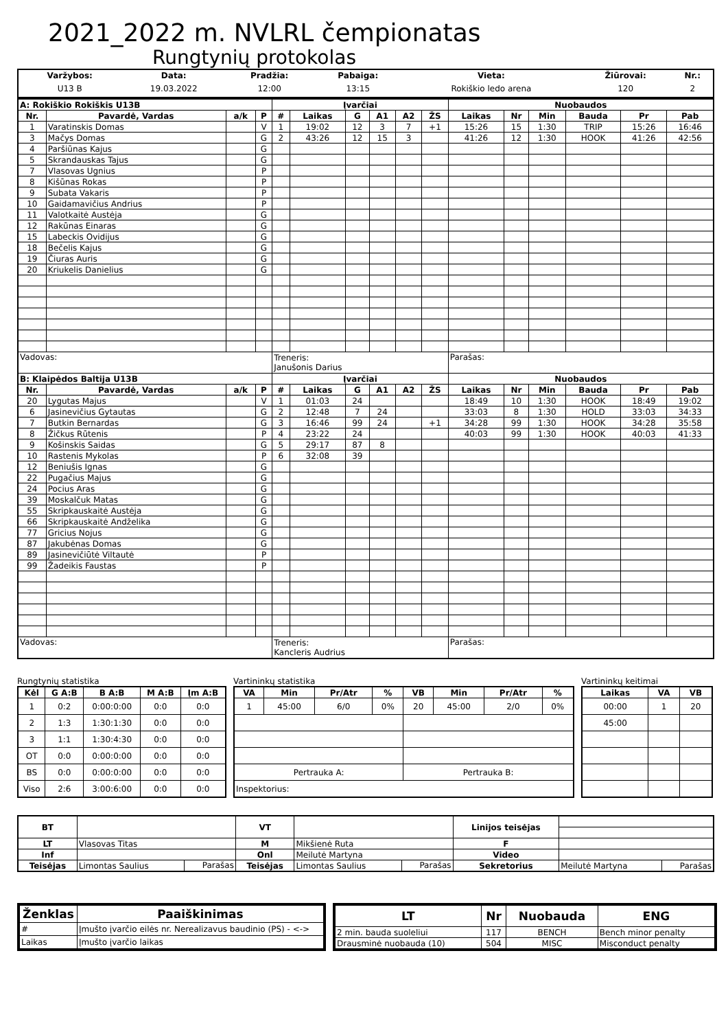2021_2022 m. NVLRL čempionatas
Rungtynių protokolas
| Varžybos: | Data: | Pradžia: | Pabaiga: | Vieta: | Žiūrovai: | Nr.: |
| --- | --- | --- | --- | --- | --- | --- |
| U13 B | 19.03.2022 | 12:00 | 13:15 | Rokiškio ledo arena | 120 | 2 |
| A: Rokiškio Rokiškis U13B | | | | Įvarčiai | | | | | | Nuobaudos | | | | | |
| --- | --- | --- | --- | --- | --- | --- | --- | --- | --- | --- | --- | --- | --- | --- | --- |
| Nr. | Pavardė, Vardas | a/k | P | # | Laikas | G | A1 | A2 | ŽS | Laikas | Nr | Min | Bauda | Pr | Pab |
| 1 | Varatinskis Domas | | V | 1 | 19:02 | 12 | 3 | 7 | +1 | 15:26 | 15 | 1:30 | TRIP | 15:26 | 16:46 |
| 3 | Mačys Domas | | G | 2 | 43:26 | 12 | 15 | 3 | | 41:26 | 12 | 1:30 | HOOK | 41:26 | 42:56 |
| 4 | Paršiūnas Kajus | | G | | | | | | | | | | | | |
| 5 | Skrandauskas Tajus | | G | | | | | | | | | | | | |
| 7 | Vlasovas Ugnius | | P | | | | | | | | | | | | |
| 8 | Kišūnas Rokas | | P | | | | | | | | | | | | |
| 9 | Subata Vakaris | | P | | | | | | | | | | | | |
| 10 | Gaidamavičius Andrius | | P | | | | | | | | | | | | |
| 11 | Valotkaitė Austėja | | G | | | | | | | | | | | | |
| 12 | Rakūnas Einaras | | G | | | | | | | | | | | | |
| 15 | Labeckis Ovidijus | | G | | | | | | | | | | | | |
| 18 | Bečelis Kajus | | G | | | | | | | | | | | | |
| 19 | Čiuras Auris | | G | | | | | | | | | | | | |
| 20 | Kriukelis Danielius | | G | | | | | | | | | | | | |
| Vadovas: | | | | Treneris: Janušonis Darius | | | | | | Parašas: | | | | | |
| B: Klaipėdos Baltija U13B | | | | Įvarčiai | | | | | | Nuobaudos | | | | | |
| Nr. | Pavardė, Vardas | a/k | P | # | Laikas | G | A1 | A2 | ŽS | Laikas | Nr | Min | Bauda | Pr | Pab |
| 20 | Lygutas Majus | | V | 1 | 01:03 | 24 | | | | 18:49 | 10 | 1:30 | HOOK | 18:49 | 19:02 |
| 6 | Jasinevičius Gytautas | | G | 2 | 12:48 | 7 | 24 | | | 33:03 | 8 | 1:30 | HOLD | 33:03 | 34:33 |
| 7 | Butkin Bernardas | | G | 3 | 16:46 | 99 | 24 | | +1 | 34:28 | 99 | 1:30 | HOOK | 34:28 | 35:58 |
| 8 | Žičkus Rūtenis | | P | 4 | 23:22 | 24 | | | | 40:03 | 99 | 1:30 | HOOK | 40:03 | 41:33 |
| 9 | Košinskis Saidas | | G | 5 | 29:17 | 87 | 8 | | | | | | | | |
| 10 | Rastenis Mykolas | | P | 6 | 32:08 | 39 | | | | | | | | | |
| 12 | Beniušis Ignas | | G | | | | | | | | | | | | |
| 22 | Pugačius Majus | | G | | | | | | | | | | | | |
| 24 | Pocius Aras | | G | | | | | | | | | | | | |
| 39 | Moskalčuk Matas | | G | | | | | | | | | | | | |
| 55 | Skripkauskaitė Austėja | | G | | | | | | | | | | | | |
| 66 | Skripkauskaitė Andželika | | G | | | | | | | | | | | | |
| 77 | Gricius Nojus | | G | | | | | | | | | | | | |
| 87 | Jakubėnas Domas | | G | | | | | | | | | | | | |
| 89 | Jasinevičiūtė Viltautė | | P | | | | | | | | | | | | |
| 99 | Žadeikis Faustas | | P | | | | | | | | | | | | |
| Vadovas: | | | | Treneris: Kancleris Audrius | | | | | | Parašas: | | | | | |
Rungtynių statistika
| Kėl | G A:B | B A:B | M A:B | Įm A:B |
| --- | --- | --- | --- | --- |
| 1 | 0:2 | 0:00:0:00 | 0:0 | 0:0 |
| 2 | 1:3 | 1:30:1:30 | 0:0 | 0:0 |
| 3 | 1:1 | 1:30:4:30 | 0:0 | 0:0 |
| OT | 0:0 | 0:00:0:00 | 0:0 | 0:0 |
| BS | 0:0 | 0:00:0:00 | 0:0 | 0:0 |
| Viso | 2:6 | 3:00:6:00 | 0:0 | 0:0 |
Vartininkų statistika
| VA | Min | Pr/Atr | % | VB | Min | Pr/Atr | % |
| --- | --- | --- | --- | --- | --- | --- | --- |
| 1 | 45:00 | 6/0 | 0% | 20 | 45:00 | 2/0 | 0% |
| Pertrauka A: | | | | Pertrauka B: | | | |
| Inspektorius: | | | | | | | |
Vartininkų keitimai
| Laikas | VA | VB |
| --- | --- | --- |
| 00:00 | 1 | 20 |
| 45:00 | | |
| BT | | | VT | | | Linijos teisėjas | | |
| LT | Vlasovas Titas | | M | Mikšienė Ruta | | F | | |
| Inf | | | Onl | Meilutė Martyna | | Video | | |
| Teisėjas | Limontas Saulius | Parašas | Teisėjas | Limontas Saulius | Parašas | Sekretorius | Meilutė Martyna | Parašas |
| Ženklas | Paaiškinimas |
| --- | --- |
| # | Įmušto įvarčio eilės nr. Nerealizavus baudinio (PS) - <-> |
| Laikas | Įmušto įvarčio laikas |
| LT | Nr | Nuobauda | ENG |
| --- | --- | --- | --- |
| 2 min. bauda suoleliui | 117 | BENCH | Bench minor penalty |
| Drausminė nuobauda (10) | 504 | MISC | Misconduct penalty |